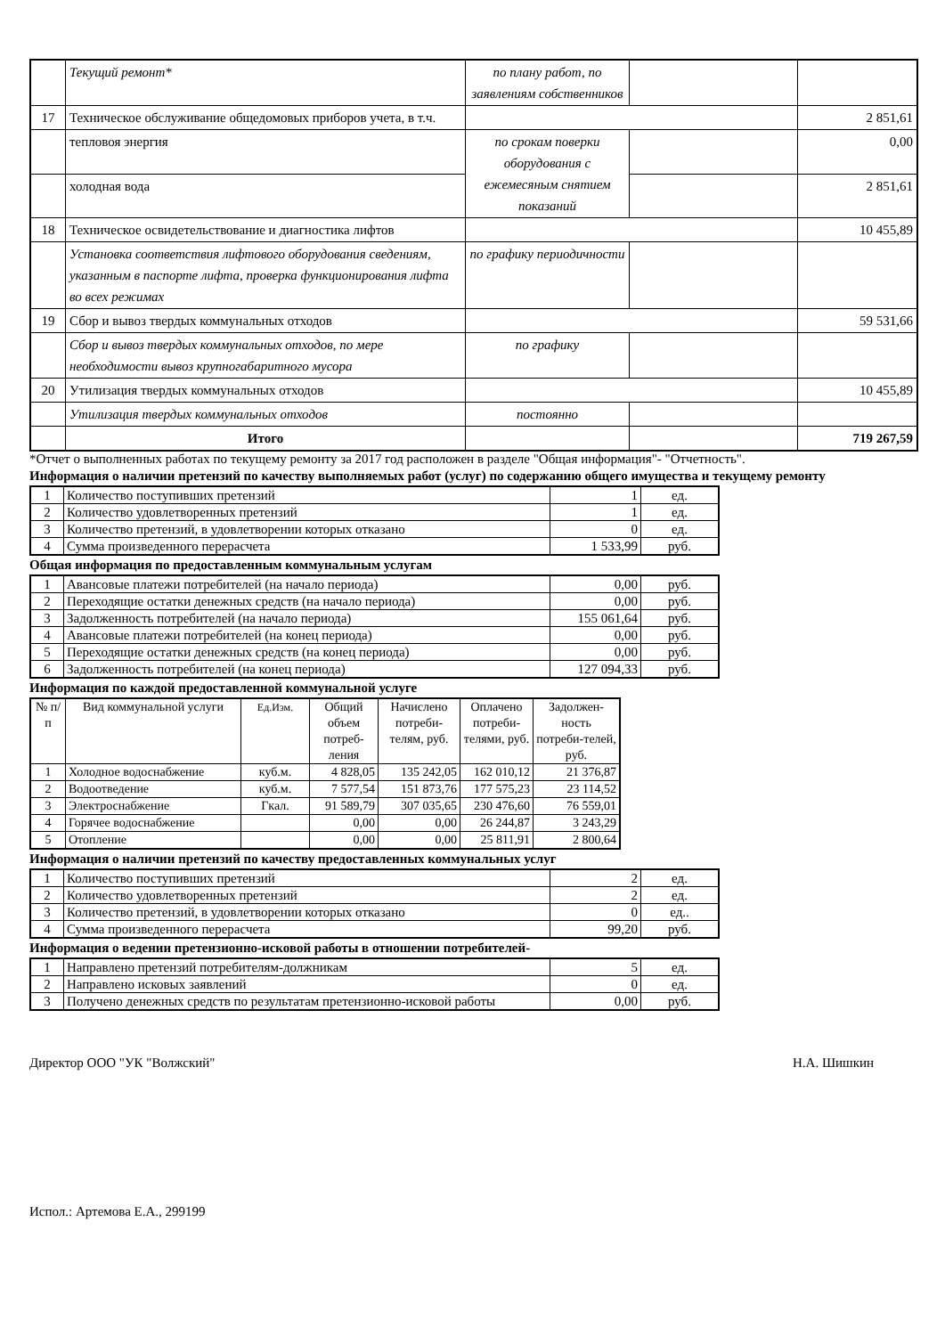| | Текущий ремонт* | по плану работ, по заявлениям собственников | | |
| 17 | Техническое обслуживание общедомовых приборов учета, в т.ч. | | | 2 851,61 |
| | тепловоя энергия | по срокам поверки оборудования с ежемесяным снятием показаний | | 0,00 |
| | холодная вода | | | 2 851,61 |
| 18 | Техническое освидетельствование и диагностика лифтов | | | 10 455,89 |
| | Установка соответствия лифтового оборудования сведениям, указанным в паспорте лифта, проверка функционирования лифта во всех режимах | по графику периодичности | | |
| 19 | Сбор и вывоз твердых коммунальных отходов | | | 59 531,66 |
| | Сбор и вывоз твердых коммунальных отходов, по мере необходимости вывоз крупногабаритного мусора | по графику | | |
| 20 | Утилизация твердых коммунальных отходов | | | 10 455,89 |
| | Утилизация твердых коммунальных отходов | постоянно | | |
| | Итого | | | 719 267,59 |
*Отчет о выполненных работах по текущему ремонту за 2017 год расположен в разделе "Общая информация"- "Отчетность".
Информация о наличии претензий по качеству выполняемых работ (услуг) по содержанию общего имущества и текущему ремонту
| 1 | Количество поступивших претензий | 1 | ед. |
| 2 | Количество удовлетворенных претензий | 1 | ед. |
| 3 | Количество претензий, в удовлетворении которых отказано | 0 | ед. |
| 4 | Сумма произведенного перерасчета | 1 533,99 | руб. |
Общая информация по предоставленным коммунальным услугам
| 1 | Авансовые платежи потребителей (на начало периода) | 0,00 | руб. |
| 2 | Переходящие остатки денежных средств (на начало периода) | 0,00 | руб. |
| 3 | Задолженность потребителей (на начало периода) | 155 061,64 | руб. |
| 4 | Авансовые платежи потребителей (на конец периода) | 0,00 | руб. |
| 5 | Переходящие остатки денежных средств (на конец периода) | 0,00 | руб. |
| 6 | Задолженность потребителей (на конец периода) | 127 094,33 | руб. |
Информация по каждой предоставленной коммунальной услуге
| № п/п | Вид коммунальной услуги | Ед.Изм. | Общий объем потреб-ления | Начислено потреби-телям, руб. | Оплачено потреби-телями, руб. | Задолжен-ность потреби-телей, руб. |
| 1 | Холодное водоснабжение | куб.м. | 4 828,05 | 135 242,05 | 162 010,12 | 21 376,87 |
| 2 | Водоотведение | куб.м. | 7 577,54 | 151 873,76 | 177 575,23 | 23 114,52 |
| 3 | Электроснабжение | Гкал. | 91 589,79 | 307 035,65 | 230 476,60 | 76 559,01 |
| 4 | Горячее водоснабжение | | 0,00 | 0,00 | 26 244,87 | 3 243,29 |
| 5 | Отопление | | 0,00 | 0,00 | 25 811,91 | 2 800,64 |
Информация о наличии претензий по качеству предоставленных коммунальных услуг
| 1 | Количество поступивших претензий | 2 | ед. |
| 2 | Количество удовлетворенных претензий | 2 | ед. |
| 3 | Количество претензий, в удовлетворении которых отказано | 0 | ед.. |
| 4 | Сумма произведенного перерасчета | 99,20 | руб. |
Информация о ведении претензионно-исковой работы в отношении потребителей-
| 1 | Направлено претензий потребителям-должникам | 5 | ед. |
| 2 | Направлено исковых заявлений | 0 | ед. |
| 3 | Получено денежных средств по результатам претензионно-исковой работы | 0,00 | руб. |
Директор ООО "УК "Волжский" Н.А. Шишкин
Испол.: Артемова Е.А., 299199